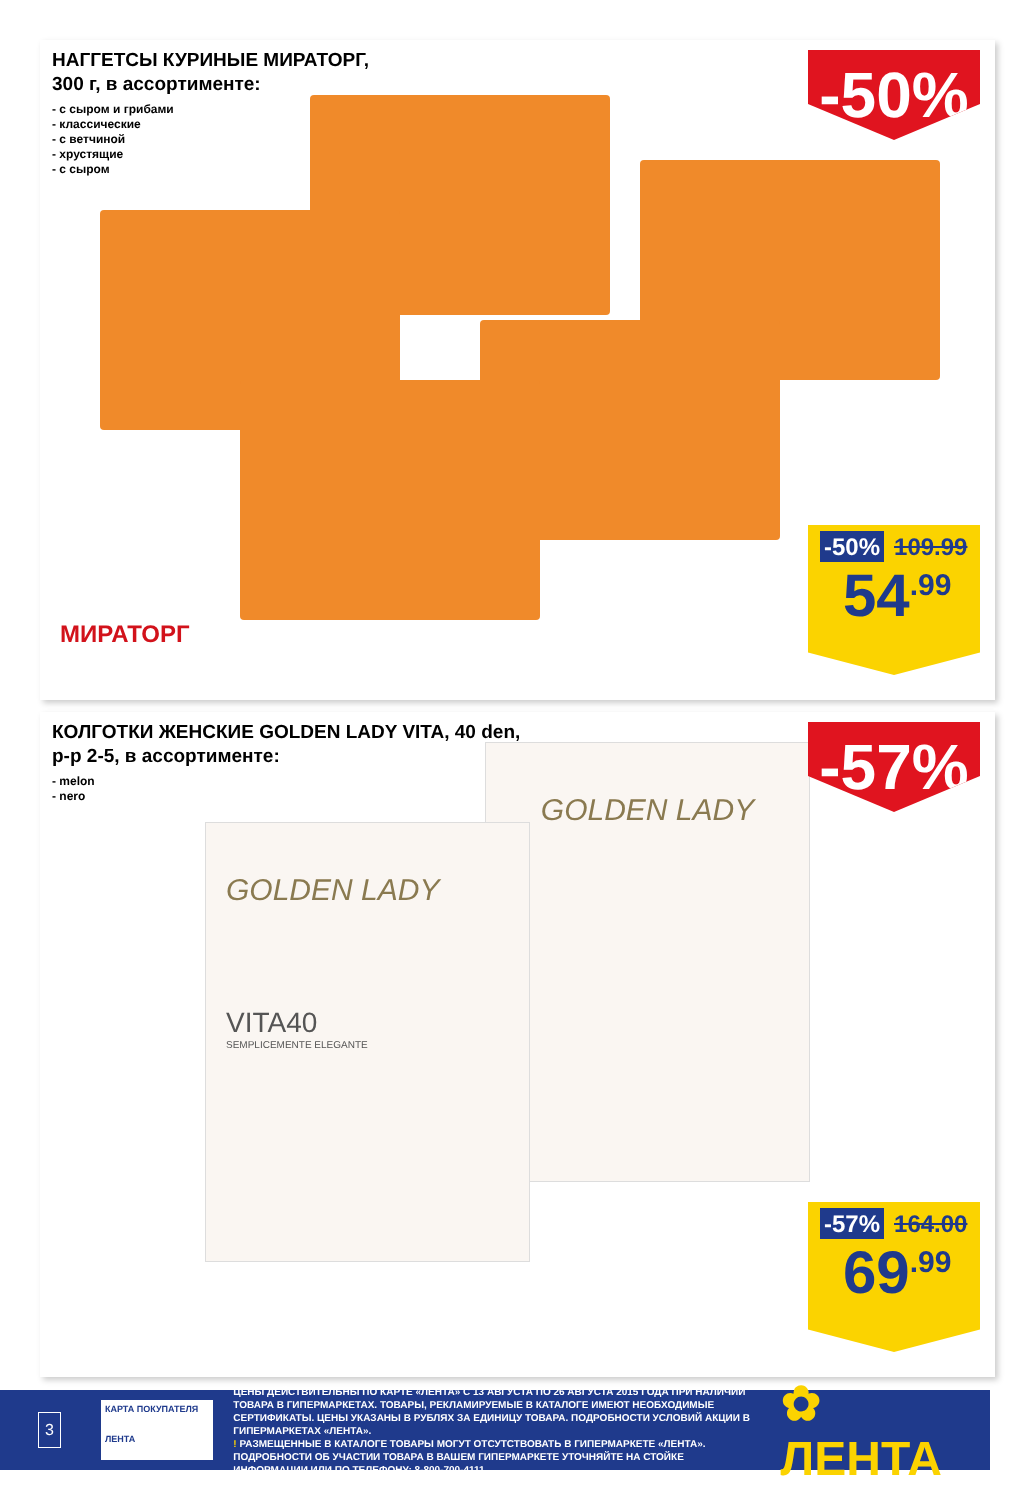НАГГЕТСЫ КУРИНЫЕ МИРАТОРГ,
300 г, в ассортименте:
- с сыром и грибами
- классические
- с ветчиной
- хрустящие
- с сыром
МИРАТОРГ
-50%
-50% 109.99
54<sup>.99</sup>
КОЛГОТКИ ЖЕНСКИЕ GOLDEN LADY VITA, 40 den,
р-р 2-5, в ассортименте:
- melon
- nero
GOLDEN LADY
GOLDEN LADY
VITA40
SEMPLICEMENTE ELEGANTE
-57%
-57% 164.00
69<sup>.99</sup>
3
КАРТА ПОКУПАТЕЛЯ
ЛЕНТА
ЦЕНЫ ДЕЙСТВИТЕЛЬНЫ ПО КАРТЕ «ЛЕНТА» С 13 АВГУСТА ПО 26 АВГУСТА 2015 ГОДА ПРИ НАЛИЧИИ ТОВАРА В ГИПЕРМАРКЕТАХ. ТОВАРЫ, РЕКЛАМИРУЕМЫЕ В КАТАЛОГЕ ИМЕЮТ НЕОБХОДИМЫЕ СЕРТИФИКАТЫ. ЦЕНЫ УКАЗАНЫ В РУБЛЯХ ЗА ЕДИНИЦУ ТОВАРА. ПОДРОБНОСТИ УСЛОВИЙ АКЦИИ В ГИПЕРМАРКЕТАХ «ЛЕНТА».
! РАЗМЕЩЕННЫЕ В КАТАЛОГЕ ТОВАРЫ МОГУТ ОТСУТСТВОВАТЬ В ГИПЕРМАРКЕТЕ «ЛЕНТА». ПОДРОБНОСТИ ОБ УЧАСТИИ ТОВАРА В ВАШЕМ ГИПЕРМАРКЕТЕ УТОЧНЯЙТЕ НА СТОЙКЕ ИНФОРМАЦИИ ИЛИ ПО ТЕЛЕФОНУ: 8-800-700-4111
✿ ЛЕНТА